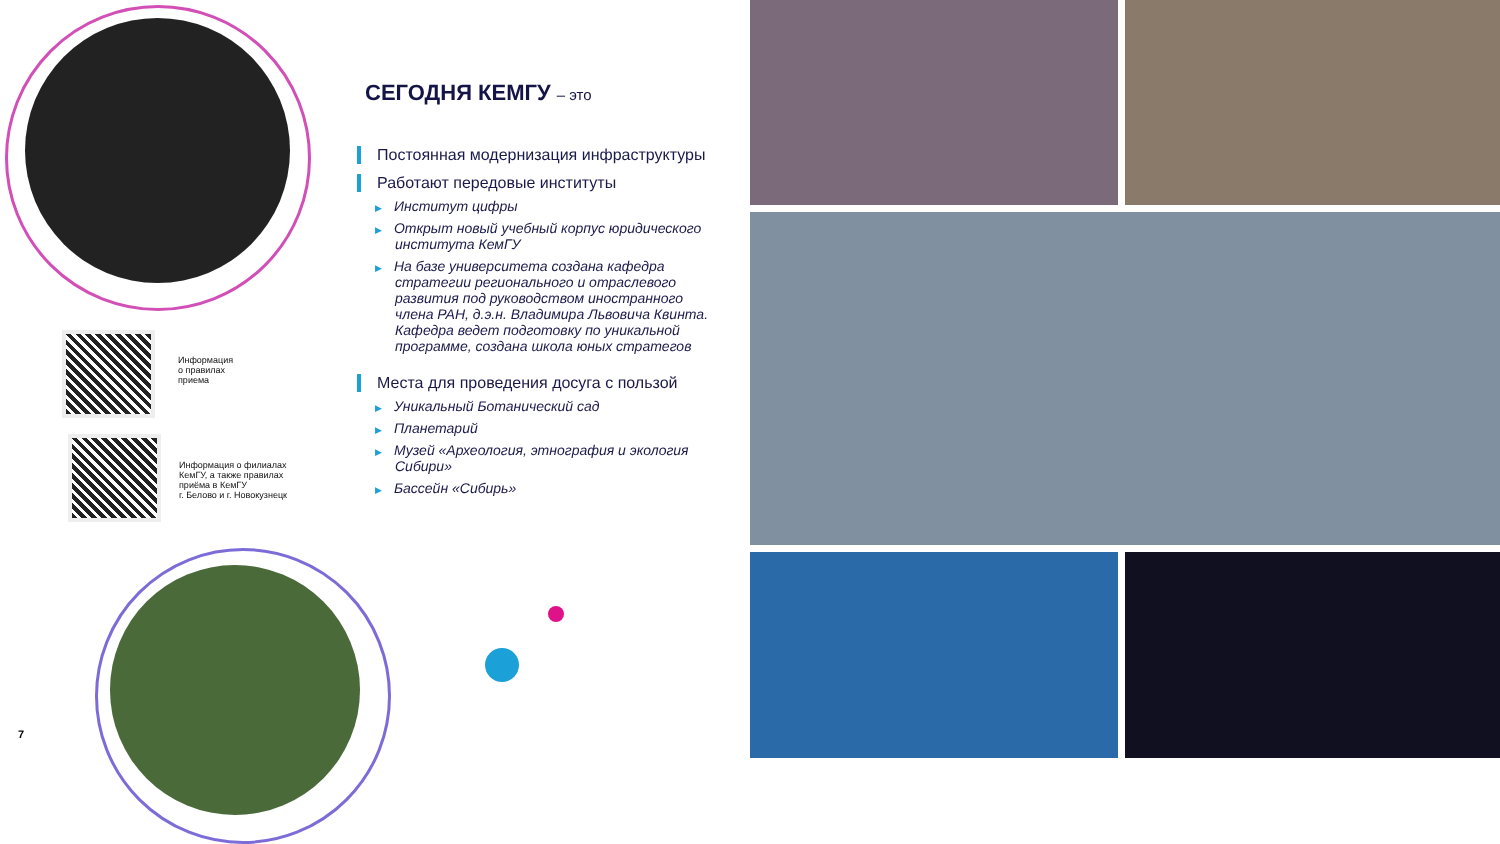Информация
о правилах
приема
Информация о филиалах
КемГУ, а также правилах
приёма в КемГУ
г. Белово и г. Новокузнецк
СЕГОДНЯ КЕМГУ – это
Постоянная модернизация инфраструктуры
Работают передовые институты
▶ Институт цифры
▶ Открыт новый учебный корпус юридического института КемГУ
▶ На базе университета создана кафедра стратегии регионального и отраслевого развития под руководством иностранного члена РАН, д.э.н. Владимира Львовича Квинта. Кафедра ведет подготовку по уникальной программе, создана школа юных стратегов
Места для проведения досуга с пользой
▶ Уникальный Ботанический сад
▶ Планетарий
▶ Музей «Археология, этнография и экология Сибири»
▶ Бассейн «Сибирь»
7